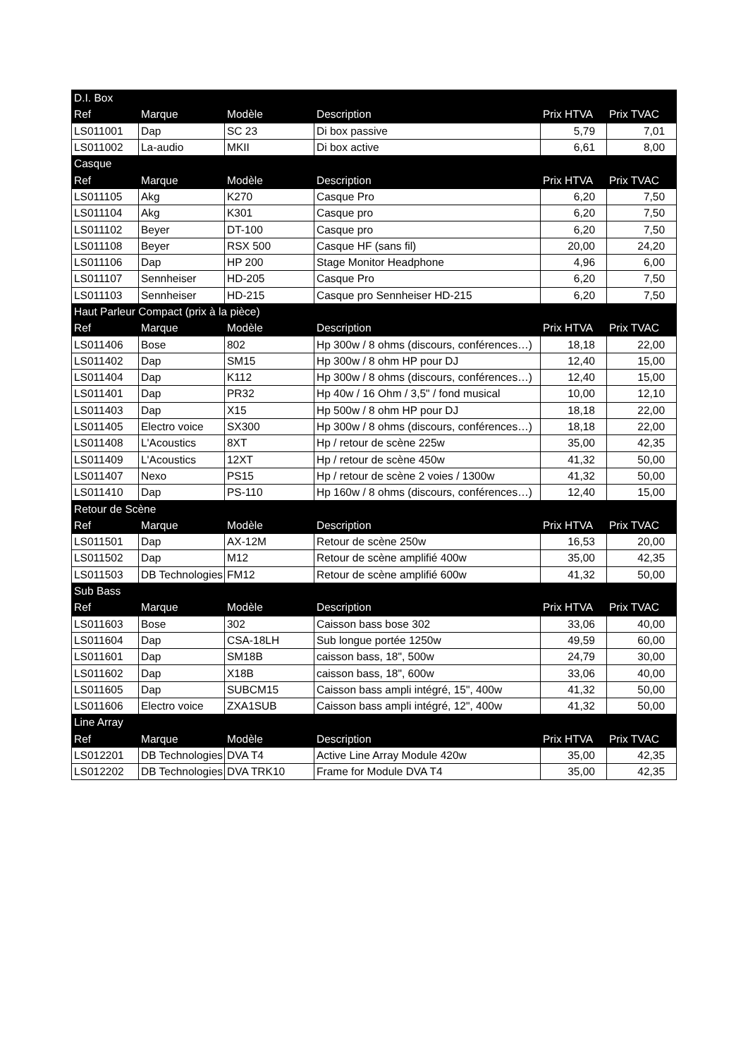| D.I. Box | | | | | |
| Ref | Marque | Modèle | Description | Prix HTVA | Prix TVAC |
| LS011001 | Dap | SC 23 | Di box passive | 5,79 | 7,01 |
| LS011002 | La-audio | MKII | Di box active | 6,61 | 8,00 |
| Casque | | | | | |
| Ref | Marque | Modèle | Description | Prix HTVA | Prix TVAC |
| LS011105 | Akg | K270 | Casque Pro | 6,20 | 7,50 |
| LS011104 | Akg | K301 | Casque pro | 6,20 | 7,50 |
| LS011102 | Beyer | DT-100 | Casque pro | 6,20 | 7,50 |
| LS011108 | Beyer | RSX 500 | Casque HF (sans fil) | 20,00 | 24,20 |
| LS011106 | Dap | HP 200 | Stage Monitor Headphone | 4,96 | 6,00 |
| LS011107 | Sennheiser | HD-205 | Casque Pro | 6,20 | 7,50 |
| LS011103 | Sennheiser | HD-215 | Casque pro Sennheiser HD-215 | 6,20 | 7,50 |
| Haut Parleur Compact (prix à la pièce) | | | | | |
| Ref | Marque | Modèle | Description | Prix HTVA | Prix TVAC |
| LS011406 | Bose | 802 | Hp 300w / 8 ohms (discours, conférences…) | 18,18 | 22,00 |
| LS011402 | Dap | SM15 | Hp 300w / 8 ohm HP pour DJ | 12,40 | 15,00 |
| LS011404 | Dap | K112 | Hp 300w / 8 ohms (discours, conférences…) | 12,40 | 15,00 |
| LS011401 | Dap | PR32 | Hp 40w / 16 Ohm / 3,5" / fond musical | 10,00 | 12,10 |
| LS011403 | Dap | X15 | Hp 500w / 8 ohm HP pour DJ | 18,18 | 22,00 |
| LS011405 | Electro voice | SX300 | Hp 300w / 8 ohms (discours, conférences…) | 18,18 | 22,00 |
| LS011408 | L'Acoustics | 8XT | Hp / retour de scène 225w | 35,00 | 42,35 |
| LS011409 | L'Acoustics | 12XT | Hp / retour de scène 450w | 41,32 | 50,00 |
| LS011407 | Nexo | PS15 | Hp / retour de scène 2 voies / 1300w | 41,32 | 50,00 |
| LS011410 | Dap | PS-110 | Hp 160w / 8 ohms (discours, conférences…) | 12,40 | 15,00 |
| Retour de Scène | | | | | |
| Ref | Marque | Modèle | Description | Prix HTVA | Prix TVAC |
| LS011501 | Dap | AX-12M | Retour de scène 250w | 16,53 | 20,00 |
| LS011502 | Dap | M12 | Retour de scène amplifié 400w | 35,00 | 42,35 |
| LS011503 | DB Technologies | FM12 | Retour de scène amplifié 600w | 41,32 | 50,00 |
| Sub Bass | | | | | |
| Ref | Marque | Modèle | Description | Prix HTVA | Prix TVAC |
| LS011603 | Bose | 302 | Caisson bass bose 302 | 33,06 | 40,00 |
| LS011604 | Dap | CSA-18LH | Sub longue portée 1250w | 49,59 | 60,00 |
| LS011601 | Dap | SM18B | caisson bass, 18", 500w | 24,79 | 30,00 |
| LS011602 | Dap | X18B | caisson bass, 18", 600w | 33,06 | 40,00 |
| LS011605 | Dap | SUBCM15 | Caisson bass ampli intégré, 15", 400w | 41,32 | 50,00 |
| LS011606 | Electro voice | ZXA1SUB | Caisson bass ampli intégré, 12", 400w | 41,32 | 50,00 |
| Line Array | | | | | |
| Ref | Marque | Modèle | Description | Prix HTVA | Prix TVAC |
| LS012201 | DB Technologies | DVA T4 | Active Line Array Module 420w | 35,00 | 42,35 |
| LS012202 | DB Technologies | DVA TRK10 | Frame for Module DVA T4 | 35,00 | 42,35 |